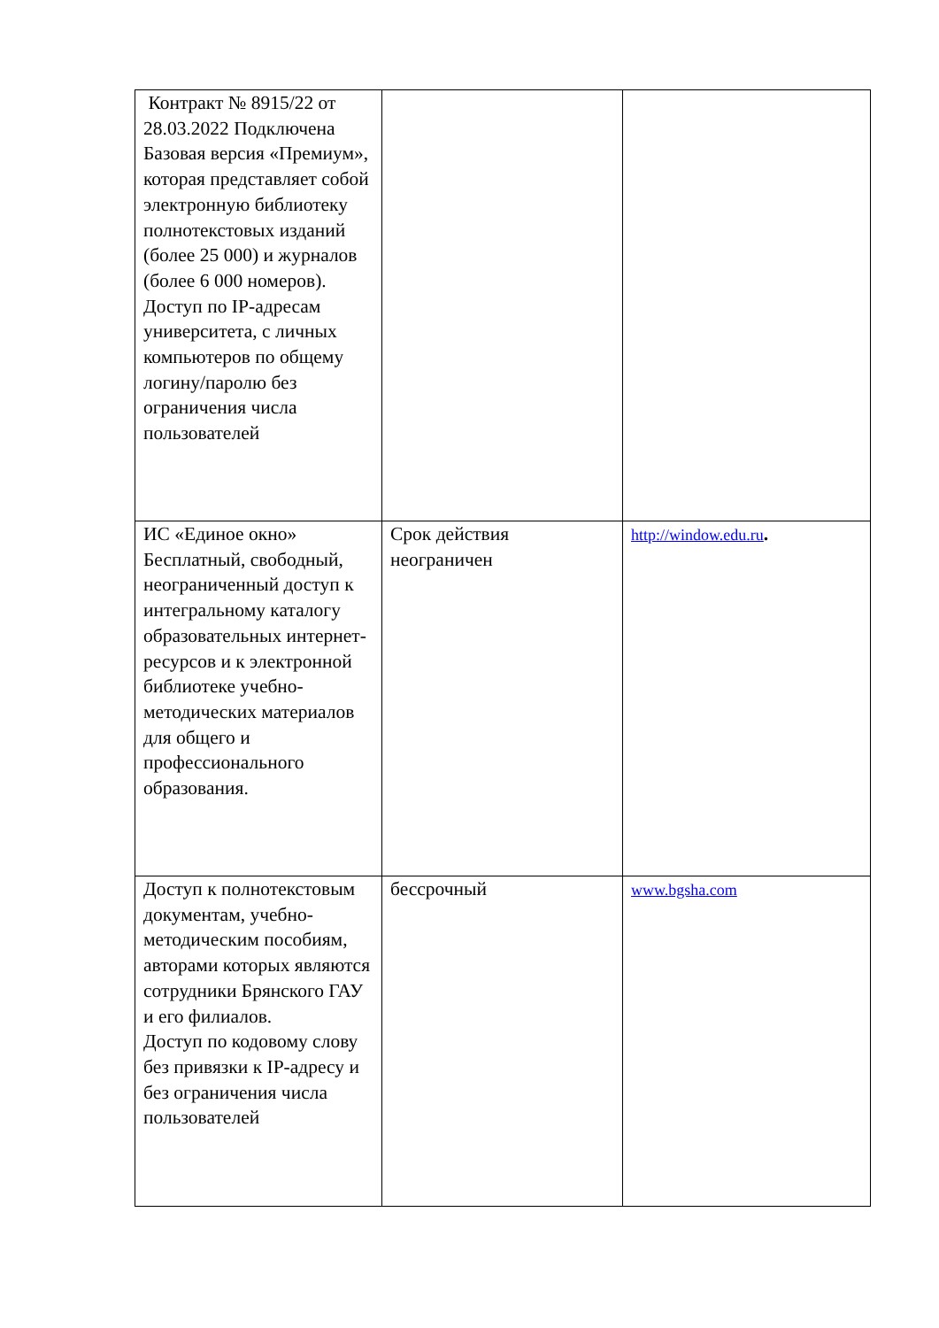| Контракт № 8915/22 от 28.03.2022 Подключена Базовая версия «Премиум», которая представляет собой электронную библиотеку полнотекстовых изданий (более 25 000) и журналов (более 6 000 номеров). Доступ по IP-адресам университета, с личных компьютеров по общему логину/паролю без ограничения числа пользователей | | |
| ИС «Единое окно» Бесплатный, свободный, неограниченный доступ к интегральному каталогу образовательных интернет-ресурсов и к электронной библиотеке учебно-методических материалов для общего и профессионального образования. | Срок действия неограничен | http://window.edu.ru . |
| Доступ к полнотекстовым документам, учебно-методическим пособиям, авторами которых являются сотрудники Брянского ГАУ и его филиалов. Доступ по кодовому слову без привязки к IP-адресу и без ограничения числа пользователей | бессрочный | www.bgsha.com |